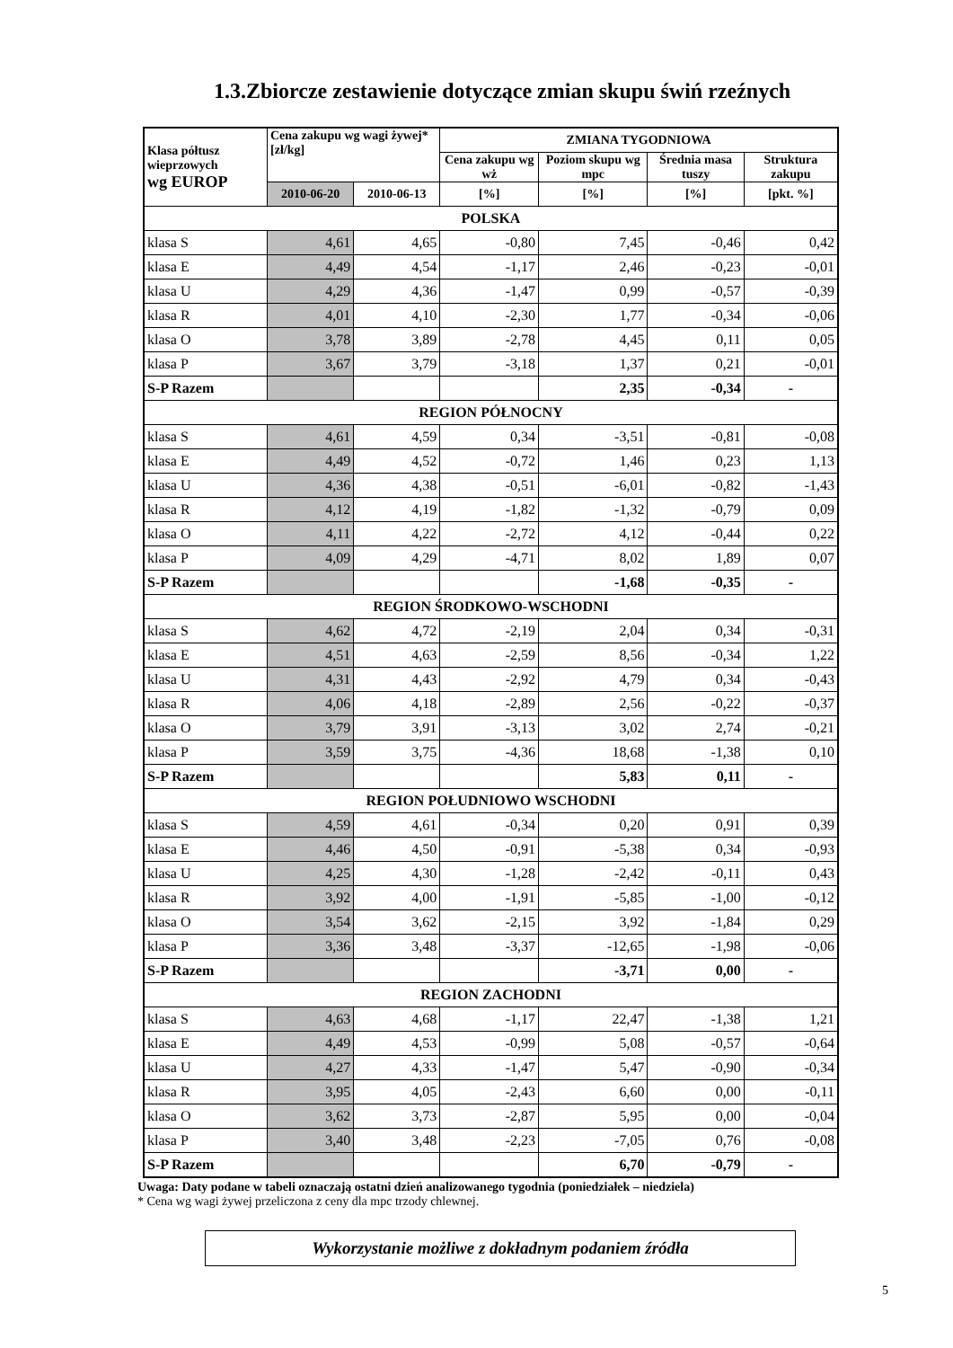1.3.Zbiorcze zestawienie dotyczące zmian skupu świń rzeźnych
| Klasa półtusz wieprzowych wg EUROP | Cena zakupu wg wagi żywej* [zł/kg] | | ZMIANA TYGODNIOWA | | | |
| --- | --- | --- | --- | --- | --- | --- |
| | | | Cena zakupu wg wż | Poziom skupu wg mpc | Średnia masa tuszy | Struktura zakupu |
| | 2010-06-20 | 2010-06-13 | [%] | [%] | [%] | [pkt. %] |
| POLSKA | | | | | | |
| klasa S | 4,61 | 4,65 | -0,80 | 7,45 | -0,46 | 0,42 |
| klasa E | 4,49 | 4,54 | -1,17 | 2,46 | -0,23 | -0,01 |
| klasa U | 4,29 | 4,36 | -1,47 | 0,99 | -0,57 | -0,39 |
| klasa R | 4,01 | 4,10 | -2,30 | 1,77 | -0,34 | -0,06 |
| klasa O | 3,78 | 3,89 | -2,78 | 4,45 | 0,11 | 0,05 |
| klasa P | 3,67 | 3,79 | -3,18 | 1,37 | 0,21 | -0,01 |
| S-P Razem | | | | 2,35 | -0,34 | - |
| REGION PÓŁNOCNY | | | | | | |
| klasa S | 4,61 | 4,59 | 0,34 | -3,51 | -0,81 | -0,08 |
| klasa E | 4,49 | 4,52 | -0,72 | 1,46 | 0,23 | 1,13 |
| klasa U | 4,36 | 4,38 | -0,51 | -6,01 | -0,82 | -1,43 |
| klasa R | 4,12 | 4,19 | -1,82 | -1,32 | -0,79 | 0,09 |
| klasa O | 4,11 | 4,22 | -2,72 | 4,12 | -0,44 | 0,22 |
| klasa P | 4,09 | 4,29 | -4,71 | 8,02 | 1,89 | 0,07 |
| S-P Razem | | | | -1,68 | -0,35 | - |
| REGION ŚRODKOWO-WSCHODNI | | | | | | |
| klasa S | 4,62 | 4,72 | -2,19 | 2,04 | 0,34 | -0,31 |
| klasa E | 4,51 | 4,63 | -2,59 | 8,56 | -0,34 | 1,22 |
| klasa U | 4,31 | 4,43 | -2,92 | 4,79 | 0,34 | -0,43 |
| klasa R | 4,06 | 4,18 | -2,89 | 2,56 | -0,22 | -0,37 |
| klasa O | 3,79 | 3,91 | -3,13 | 3,02 | 2,74 | -0,21 |
| klasa P | 3,59 | 3,75 | -4,36 | 18,68 | -1,38 | 0,10 |
| S-P Razem | | | | 5,83 | 0,11 | - |
| REGION POŁUDNIOWO WSCHODNI | | | | | | |
| klasa S | 4,59 | 4,61 | -0,34 | 0,20 | 0,91 | 0,39 |
| klasa E | 4,46 | 4,50 | -0,91 | -5,38 | 0,34 | -0,93 |
| klasa U | 4,25 | 4,30 | -1,28 | -2,42 | -0,11 | 0,43 |
| klasa R | 3,92 | 4,00 | -1,91 | -5,85 | -1,00 | -0,12 |
| klasa O | 3,54 | 3,62 | -2,15 | 3,92 | -1,84 | 0,29 |
| klasa P | 3,36 | 3,48 | -3,37 | -12,65 | -1,98 | -0,06 |
| S-P Razem | | | | -3,71 | 0,00 | - |
| REGION ZACHODNI | | | | | | |
| klasa S | 4,63 | 4,68 | -1,17 | 22,47 | -1,38 | 1,21 |
| klasa E | 4,49 | 4,53 | -0,99 | 5,08 | -0,57 | -0,64 |
| klasa U | 4,27 | 4,33 | -1,47 | 5,47 | -0,90 | -0,34 |
| klasa R | 3,95 | 4,05 | -2,43 | 6,60 | 0,00 | -0,11 |
| klasa O | 3,62 | 3,73 | -2,87 | 5,95 | 0,00 | -0,04 |
| klasa P | 3,40 | 3,48 | -2,23 | -7,05 | 0,76 | -0,08 |
| S-P Razem | | | | 6,70 | -0,79 | - |
Uwaga: Daty podane w tabeli oznaczają ostatni dzień analizowanego tygodnia (poniedziałek – niedziela)
* Cena wg wagi żywej przeliczona z ceny dla mpc trzody chlewnej.
Wykorzystanie możliwe z dokładnym podaniem źródła
5